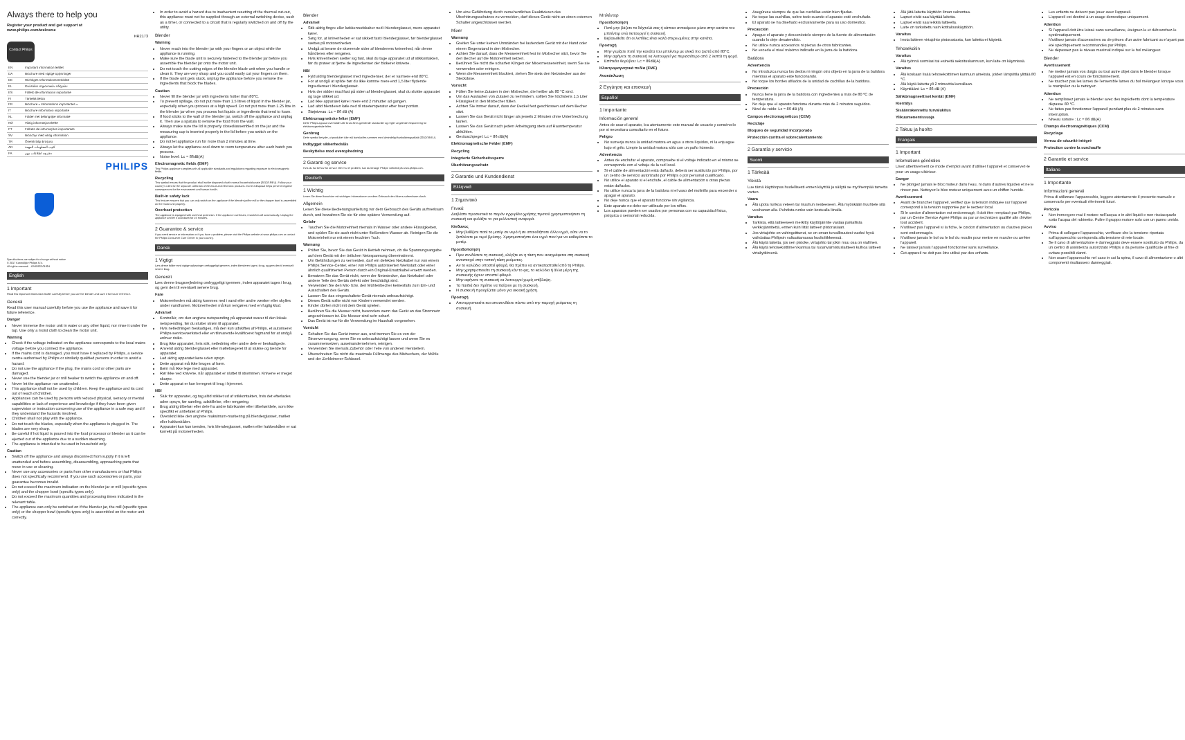Always there to help you
Register your product and get support at
www.philips.com/welcome
HR2173
Contact Philips
| EN | Important information leaflet |
| DA | Brochure med vigtige oplysninger |
| DE | Wichtiges Informationsmerkblatt |
| EL | Φυλλάδιο σημαντικών οδηγιών |
| ES | Folleto de información importante |
| FI | Tärkeää tietoa |
| FR | Brochure « Informations importantes » |
| IT | Brochure informativo importante |
| NL | Folder met belangrijke informatie |
| NO | Viktig informasjonshefte |
| PT | Folheto de informações importantes |
| SV | Broschyr med viktig information |
| TR | Önemli bilgi broşürü |
| AR | كتيب المعلومات المهمة |
| FA | دفترچه اطلاعات مهم |
PHILIPS
Specifications are subject to change without notice
© 2017 Koninklijke Philips N.V.
All rights reserved. 4240.002.01624
English
1 Important
Read this important information leaflet carefully before you use the blender and save it for future reference.
General
Read this user manual carefully before you use the appliance and save it for future reference.
Danger
Never immerse the motor unit in water or any other liquid, nor rinse it under the tap. Use only a moist cloth to clean the motor unit.
Warning
Check if the voltage indicated on the appliance corresponds to the local mains voltage before you connect the appliance.
If the mains cord is damaged, you must have it replaced by Philips, a service centre authorised by Philips or similarly qualified persons in order to avoid a hazard.
Do not use the appliance if the plug, the mains cord or other parts are damaged.
Never use the blender jar or mill beaker to switch the appliance on and off.
Never let the appliance run unattended.
This appliance shall not be used by children. Keep the appliance and its cord out of reach of children.
Appliances can be used by persons with reduced physical, sensory or mental capabilities or lack of experience and knowledge if they have been given supervision or instruction concerning use of the appliance in a safe way and if they understand the hazards involved.
Children shall not play with the appliance.
Do not touch the blades, especially when the appliance is plugged in. The blades are very sharp.
Be careful if hot liquid is poured into the food processor or blender as it can be ejected out of the appliance due to a sudden steaming.
The appliance is intended to be used in household only.
Caution
Switch off the appliance and always disconnect from supply if it is left unattended and before assembling, disassembling, approaching parts that move in use or cleaning.
Never use any accessories or parts from other manufacturers or that Philips does not specifically recommend. If you use such accessories or parts, your guarantee becomes invalid.
Do not exceed the maximum indication on the blender jar or mill (specific types only) and the chopper bowl (specific types only).
Do not exceed the maximum quantities and processing times indicated in the relevant table.
The appliance can only be switched on if the blender jar, the mill (specific types only) or the chopper bowl (specific types only) is assembled on the motor unit correctly.
In order to avoid a hazard due to inadvertent resetting of the thermal cut-out, this appliance must not be supplied through an external switching device, such as a timer, or connected to a circuit that is regularly switched on and off by the utility.
Blender
Warning
Never reach into the blender jar with your fingers or an object while the appliance is running.
Make sure the blade unit is securely fastened to the blender jar before you assemble the blender jar onto the motor unit.
Do not touch the cutting edges of the blender blade unit when you handle or clean it. They are very sharp and you could easily cut your fingers on them.
If the blade unit gets stuck, unplug the appliance before you remove the ingredients that block the blades.
Caution
Never fill the blender jar with ingredients hotter than 80°C.
To prevent spillage, do not put more than 1.5 litres of liquid in the blender jar, especially when you process at a high speed. Do not put more than 1.25 litre in the blender jar when you process hot liquids or ingredients that tend to foam.
If food sticks to the wall of the blender jar, switch off the appliance and unplug it. Then use a spatula to remove the food from the wall.
Always make sure the lid is properly closed/assembled on the jar and the measuring cup is inserted properly in the lid before you switch on the appliance.
Do not let appliance run for more than 2 minutes at time.
Always let the appliance cool down to room temperature after each batch you process.
Noise level: Lc = 86dB(A)
Electromagnetic fields (EMF)
This Philips appliance complies with all applicable standards and regulations regarding exposure to electromagnetic fields.
Recycling
This symbol means that this product shall not be disposed of with normal household waste (2012/19/EU). Follow your country's rules for the separate collection of electrical and electronic products. Correct disposal helps prevent negative consequences for the environment and human health.
Built-in safety lock
This feature ensures that you can only switch on the appliance if the blender jar/the mill or the chopper bowl is assembled on the motor unit properly.
Overheat protection
The appliance is equipped with overheat protection. If the appliance overheats, it switches off automatically. Unplug the appliance and let it cool down for 15 minutes.
2 Guarantee & service
If you need service or information or if you have a problem, please visit the Philips website at www.philips.com or contact the Philips Consumer Care Center in your country.
Dansk
1 Vigtigt
Læs denne folder med vigtige oplysninger omhyggeligt igennem, inden blenderen tages i brug, og gem den til eventuelt senere brug.
Generelt
Læs denne brugsvejledning omhyggeligt igennem, inden apparatet tages i brug, og gem den til eventuelt senere brug.
Fare
Motorenheden må aldrig kommes ned i vand eller andre væsker eller skylles under vandhanen. Motorenheden må kun rengøres med en fugtig klud.
Advarsel
Kontrollér, om den angivne netspænding på apparatet svarer til den lokale netspænding, før du slutter strøm til apparatet.
Hvis netledningen beskadiges, må den kun udskiftes af Philips, et autoriseret Philips-serviceværksted eller en tilsvarende kvalificeret fagmand for at undgå enhver risiko.
Brug ikke apparatet, hvis stik, netledning eller andre dele er beskadigede.
Anvend aldrig blenderglasset eller møllebægeret til at slukke og tænde for apparatet.
Lad aldrig apparatet køre uden opsyn.
Dette apparat må ikke bruges af børn.
Børn må ikke lege med apparatet.
Rør ikke ved knivene, når apparatet er sluttet til strømmen. Knivene er meget skarpe.
Dette apparat er kun beregnet til brug i hjemmet.
NB!
Sluk for apparatet, og tag altid stikket ud af stikkontakten, hvis det efterlades uden opsyn, før samling, adskillelse, eller rengøring.
Brug aldrig tilbehør eller dele fra andre fabrikanter eller tilbehør/dele, som ikke specifikt er anbefalet af Philips.
Overskrid ikke den angivne maksimum-markering på blenderglasset, møllen eller hakkeskålen.
Apparatet kan kun tændes, hvis blenderglasset, møllen eller hakkeskålen er sat korrekt på motorenheden.
Blender
Advarsel
Stik aldrig fingre eller køkkenredskaber ned i blenderglasset, mens apparatet kører.
Sørg for, at knivenheden er sat sikkert fast i blenderglasset, før blenderglasset sættes på motorenheden.
Undgå at berøre de skærende sider af blenderens knivenhed, når denne håndteres eller rengøres.
Hvis knivenheden sætter sig fast, skal du tage apparatet ud af stikkontakten, før du prøver at fjerne de ingredienser der blokerer knivene.
NB!
Fyld aldrig blenderglasset med ingredienser, der er varmere end 80°C.
For at undgå at spilde bør du ikke komme mere end 1,5 liter flydende ingredienser i blenderglasset.
Hvis der sidder mad fast på siden af blenderglasset, skal du slukke apparatet og tage stikket ud.
Lad ikke apparatet køre i mere end 2 minutter ad gangen.
Lad altid blenderen køle ned til stuetemperatur efter hver portion.
Støjniveau: Lc = 86 dB (A)
Elektromagnetiske felter (EMF)
Dette Philips apparat overholder alle branchens gældende standarder og regler angående eksponering for elektromagnetiske felter.
Genbrug
Dette symbol betyder, at produktet ikke må bortskaffes sammen med almindeligt husholdningsaffald (2012/19/EU).
Indbygget sikkerhedslås
Beskyttelse mod overophedning
2 Garanti og service
Hvis du har behov for service eller har et problem, kan du besøge Philips' websted på www.philips.com.
Deutsch
1 Wichtig
Lesen Sie diese Broschüre mit wichtigen Informationen vor dem Gebrauch des Mixers aufmerksam durch.
Allgemein
Lesen Sie diese Bedienungsanleitung vor dem Gebrauch des Geräts aufmerksam durch, und bewahren Sie sie für eine spätere Verwendung auf.
Gefahr
Tauchen Sie die Motoreinheit niemals in Wasser oder andere Flüssigkeiten, und spülen Sie sie auch nicht unter fließendem Wasser ab. Reinigen Sie die Motoreinheit nur mit einem feuchten Tuch.
Warnung
Prüfen Sie, bevor Sie das Gerät in Betrieb nehmen, ob die Spannungsangabe auf dem Gerät mit der örtlichen Netzspannung übereinstimmt.
Um Gefährdungen zu vermeiden, darf ein defektes Netzkabel nur von einem Philips Service-Center, einer von Philips autorisierten Werkstatt oder einer ähnlich qualifizierten Person durch ein Original-Ersatzkabel ersetzt werden.
Benutzen Sie das Gerät nicht, wenn der Netzstecker, das Netzkabel oder andere Teile des Geräts defekt oder beschädigt sind.
Verwenden Sie den Mix- bzw. den Mühlenbecher keinesfalls zum Ein- und Ausschalten des Geräts.
Lassen Sie das eingeschaltete Gerät niemals unbeaufsichtigt.
Dieses Gerät sollte nicht von Kindern verwendet werden.
Kinder dürfen nicht mit dem Gerät spielen.
Berühren Sie die Messer nicht, besonders wenn das Gerät an das Stromnetz angeschlossen ist. Die Messer sind sehr scharf.
Das Gerät ist nur für die Verwendung im Haushalt vorgesehen.
Vorsicht
Schalten Sie das Gerät immer aus, und trennen Sie es von der Stromversorgung, wenn Sie es unbeaufsichtigt lassen und wenn Sie es zusammensetzen, auseinandernehmen, reinigen.
Verwenden Sie niemals Zubehör oder Teile von anderen Herstellern.
Überschreiten Sie nicht die maximale Füllmenge des Mixbechers, der Mühle und der Zerkleinerer-Schüssel.
Um eine Gefährdung durch versehentliches Deaktivieren des Überhitzungsschutzes zu vermeiden, darf dieses Gerät nicht an einen externen Schalter angeschlossen werden.
Mixer
Warnung
Greifen Sie unter keinen Umständen bei laufendem Gerät mit der Hand oder einem Gegenstand in den Mixbecher.
Achten Sie darauf, dass die Messereinheit fest im Mixbecher sitzt, bevor Sie den Becher auf die Motoreinheit setzen.
Berühren Sie nicht die scharfen Klingen der Mixermessereinheit, wenn Sie sie verwenden oder reinigen.
Wenn die Messereinheit blockiert, ziehen Sie stets den Netzstecker aus der Steckdose.
Vorsicht
Füllen Sie keine Zutaten in den Mixbecher, die heißer als 80 °C sind.
Um das Auslaufen von Zutaten zu verhindern, sollten Sie höchstens 1,5 Liter Flüssigkeit in den Mixbecher füllen.
Achten Sie immer darauf, dass der Deckel fest geschlossen auf dem Becher sitzt.
Lassen Sie das Gerät nicht länger als jeweils 2 Minuten ohne Unterbrechung laufen.
Lassen Sie das Gerät nach jedem Arbeitsgang stets auf Raumtemperatur abkühlen.
Geräuschpegel: Lc = 86 dB(A)
Elektromagnetische Felder (EMF)
Recycling
Integrierte Sicherheitssperre
Überhitzungsschutz
2 Garantie und Kundendienst
Ελληνικά
1 Σημαντικό
Γενικά
Διαβάστε προσεκτικά το παρόν εγχειρίδιο χρήσης προτού χρησιμοποιήσετε τη συσκευή και φυλάξτε το για μελλοντική αναφορά.
Κίνδυνος
Μην βυθίζετε ποτέ το μοτέρ σε νερό ή σε οποιοδήποτε άλλο υγρό, ούτε να το ξεπλένετε με νερό βρύσης. Χρησιμοποιήστε ένα υγρό πανί για να καθαρίσετε το μοτέρ.
Προειδοποίηση
Πριν συνδέσετε τη συσκευή, ελέγξτε αν η τάση που αναγράφεται στη συσκευή αντιστοιχεί στην τοπική τάση ρεύματος.
Αν το καλώδιο υποστεί φθορά, θα πρέπει να αντικατασταθεί από τη Philips.
Μην χρησιμοποιείτε τη συσκευή εάν το φις, το καλώδιο ή άλλα μέρη της συσκευής έχουν υποστεί φθορά.
Μην αφήνετε τη συσκευή να λειτουργεί χωρίς επίβλεψη.
Τα παιδιά δεν πρέπει να παίζουν με τη συσκευή.
Η συσκευή προορίζεται μόνο για οικιακή χρήση.
Προσοχή
Απενεργοποιείτε και αποσυνδέετε πάντα από την παροχή ρεύματος τη συσκευή.
Μπλέντερ
Προειδοποίηση
Ποτέ μην βάζετε τα δάχτυλά σας ή κάποιο αντικείμενο μέσα στην κανάτα του μπλέντερ ενώ λειτουργεί η συσκευή.
Βεβαιωθείτε ότι οι λεπίδες είναι καλά στερεωμένες στην κανάτα.
Προσοχή
Μην γεμίζετε ποτέ την κανάτα του μπλέντερ με υλικά πιο ζεστά από 80°C.
Μην αφήνετε τη συσκευή να λειτουργεί για περισσότερο από 2 λεπτά τη φορά.
Επίπεδο θορύβου: Lc = 86dB(A)
Ηλεκτρομαγνητικά πεδία (EMF)
Ανακύκλωση
2 Εγγύηση και επισκευή
Español
1 Importante
Información general
Antes de usar el aparato, lea atentamente este manual de usuario y consérvelo por si necesitara consultarlo en el futuro.
Peligro
No sumerja nunca la unidad motora en agua u otros líquidos, ni la enjuague bajo el grifo. Limpie la unidad motora sólo con un paño húmedo.
Advertencia
Antes de enchufar el aparato, compruebe si el voltaje indicado en el mismo se corresponde con el voltaje de la red local.
Si el cable de alimentación está dañado, deberá ser sustituido por Philips, por un centro de servicio autorizado por Philips o por personal cualificado.
No utilice el aparato si el enchufe, el cable de alimentación u otras piezas están dañados.
No utilice nunca la jarra de la batidora ni el vaso del molinillo para encender o apagar el aparato.
No deje nunca que el aparato funcione sin vigilancia.
Este aparato no debe ser utilizado por los niños.
Los aparatos pueden ser usados por personas con su capacidad física, psíquica o sensorial reducida.
Asegúrese siempre de que las cuchillas están bien fijadas.
No toque las cuchillas, sobre todo cuando el aparato esté enchufado.
El aparato se ha diseñado exclusivamente para su uso doméstico.
Precaución
Apague el aparato y desconéctelo siempre de la fuente de alimentación cuando lo deje desatendido.
No utilice nunca accesorios ni piezas de otros fabricantes.
No exceda el nivel máximo indicado en la jarra de la batidora.
Batidora
Advertencia
No introduzca nunca los dedos ni ningún otro objeto en la jarra de la batidora mientras el aparato esté funcionando.
No toque los bordes afilados de la unidad de cuchillas de la batidora.
Precaución
Nunca llene la jarra de la batidora con ingredientes a más de 80 ºC de temperatura.
No deje que el aparato funcione durante más de 2 minutos seguidos.
Nivel de ruido: Lc = 86 dB (A)
Campos electromagnéticos (CEM)
Reciclaje
Bloqueo de seguridad incorporado
Protección contra el sobrecalentamiento
2 Garantía y servicio
Suomi
1 Tärkeää
Yleistä
Lue tämä käyttöopas huolellisesti ennen käyttöä ja säilytä se myöhempää tarvetta varten.
Vaara
Älä upota runkoa veteen tai muuhun nesteeseen. Älä myöskään huuhtele sitä vesihanan alla. Puhdista runko vain kostealla liinalla.
Varoitus
Tarkista, että laitteeseen merkitty käyttöjännite vastaa paikallista verkkojännitettä, ennen kuin liität laitteen pistorasiaan.
Jos virtajohto on vahingoittunut, se on oman turvallisuutesi vuoksi hyvä vaihdattaa Philipsin valtuuttamassa huoltoliikkeessä.
Älä käytä laitetta, jos sen pistoke, virtajohto tai jokin muu osa on viallinen.
Älä käytä tehosekoittimen kannua tai ruoanvalmistuslaitteen kulhoa laitteen virtakytkimenä.
Älä jätä laitetta käyttöön ilman valvontaa.
Lapset eivät saa käyttää laitetta.
Lapset eivät saa leikkiä laitteella.
Laite on tarkoitettu vain kotitalouskäyttöön.
Varoitus
Irrota laitteen virtajohto pistorasiasta, kun laitetta ei käytetä.
Tehosekoitin
Varoitus
Älä työnnä sormiasi tai esineitä sekoituskannuun, kun laite on käynnissä.
Varoitus
Älä koskaan lisää tehosekoittimen kannuun aineksia, joiden lämpötila ylittää 80 °C.
Älä käytä laitetta yli 2 minuuttia kerrallaan.
Käyntiääni: Lc = 86 dB (A)
Sähkömagneettiset kentät (EMF)
Kierrätys
Sisäänrakennettu turvalukitus
Ylikuumenemissuoja
2 Takuu ja huolto
Français
1 Important
Informations générales
Lisez attentivement ce mode d'emploi avant d'utiliser l'appareil et conservez-le pour un usage ultérieur.
Danger
Ne plongez jamais le bloc moteur dans l'eau, ni dans d'autres liquides et ne le rincez pas. Nettoyez le bloc moteur uniquement avec un chiffon humide.
Avertissement
Avant de brancher l'appareil, vérifiez que la tension indiquée sur l'appareil correspond à la tension supportée par le secteur local.
Si le cordon d'alimentation est endommagé, il doit être remplacé par Philips, par un Centre Service Agréé Philips ou par un technicien qualifié afin d'éviter tout accident.
N'utilisez pas l'appareil si la fiche, le cordon d'alimentation ou d'autres pièces sont endommagés.
N'utilisez jamais le bol ou le bol du moulin pour mettre en marche ou arrêter l'appareil.
Ne laissez jamais l'appareil fonctionner sans surveillance.
Cet appareil ne doit pas être utilisé par des enfants.
Les enfants ne doivent pas jouer avec l'appareil.
L'appareil est destiné à un usage domestique uniquement.
Attention
Si l'appareil doit être laissé sans surveillance, éteignez-le et débranchez-le systématiquement.
N'utilisez jamais d'accessoires ou de pièces d'un autre fabricant ou n'ayant pas été spécifiquement recommandés par Philips.
Ne dépassez pas le niveau maximal indiqué sur le bol mélangeur.
Blender
Avertissement
Ne mettez jamais vos doigts ou tout autre objet dans le blender lorsque l'appareil est en cours de fonctionnement.
Ne touchez pas les lames de l'ensemble lames du bol mélangeur lorsque vous le manipulez ou le nettoyez.
Attention
Ne remplissez jamais le blender avec des ingrédients dont la température dépasse 80 °C.
Ne faites pas fonctionner l'appareil pendant plus de 2 minutes sans interruption.
Niveau sonore : Lc = 86 dB(A)
Champs électromagnétiques (CEM)
Recyclage
Verrou de sécurité intégré
Protection contre la surchauffe
2 Garantie et service
Italiano
1 Importante
Informazioni generali
Prima di utilizzare l'apparecchio, leggere attentamente il presente manuale e conservarlo per eventuali riferimenti futuri.
Pericolo
Non immergere mai il motore nell'acqua o in altri liquidi e non risciacquarlo sotto l'acqua del rubinetto. Pulire il gruppo motore solo con un panno umido.
Avviso
Prima di collegare l'apparecchio, verificare che la tensione riportata sull'apparecchio corrisponda alla tensione di rete locale.
Se il cavo di alimentazione è danneggiato deve essere sostituito da Philips, da un centro di assistenza autorizzato Philips o da persone qualificate al fine di evitare possibili danni.
Non usare l'apparecchio nel caso in cui la spina, il cavo di alimentazione o altri componenti risultassero danneggiati.